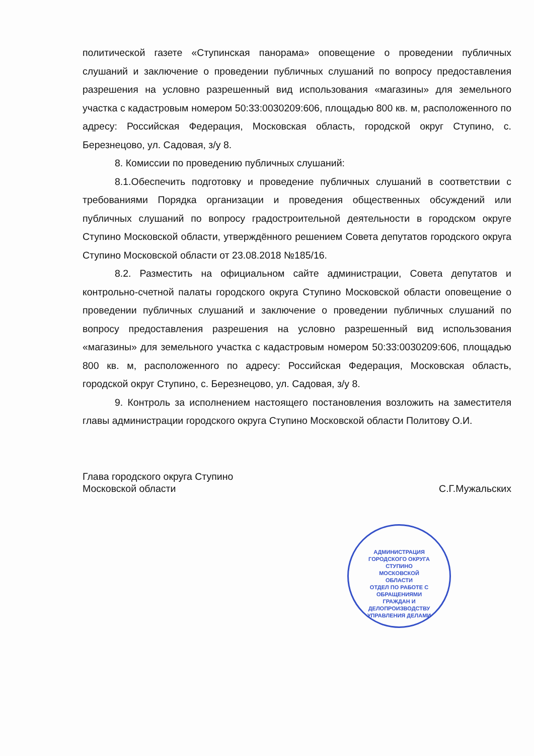политической газете «Ступинская панорама» оповещение о проведении публичных слушаний и заключение о проведении публичных слушаний по вопросу предоставления разрешения на условно разрешенный вид использования «магазины» для земельного участка с кадастровым номером 50:33:0030209:606, площадью 800 кв. м, расположенного по адресу: Российская Федерация, Московская область, городской округ Ступино, с. Березнецово, ул. Садовая, з/у 8.
8. Комиссии по проведению публичных слушаний:
8.1.Обеспечить подготовку и проведение публичных слушаний в соответствии с требованиями Порядка организации и проведения общественных обсуждений или публичных слушаний по вопросу градостроительной деятельности в городском округе Ступино Московской области, утверждённого решением Совета депутатов городского округа Ступино Московской области от 23.08.2018 №185/16.
8.2. Разместить на официальном сайте администрации, Совета депутатов и контрольно-счетной палаты городского округа Ступино Московской области оповещение о проведении публичных слушаний и заключение о проведении публичных слушаний по вопросу предоставления разрешения на условно разрешенный вид использования «магазины» для земельного участка с кадастровым номером 50:33:0030209:606, площадью 800 кв. м, расположенного по адресу: Российская Федерация, Московская область, городской округ Ступино, с. Березнецово, ул. Садовая, з/у 8.
9. Контроль за исполнением настоящего постановления возложить на заместителя главы администрации городского округа Ступино Московской области Политову О.И.
Глава городского округа Ступино
Московской области
С.Г.Мужальских
АДМИНИСТРАЦИЯ ГОРОДСКОГО ОКРУГА СТУПИНО МОСКОВСКОЙ ОБЛАСТИ
ОТДЕЛ ПО РАБОТЕ С ОБРАЩЕНИЯМИ ГРАЖДАН И ДЕЛОПРОИЗВОДСТВУ УПРАВЛЕНИЯ ДЕЛАМИ